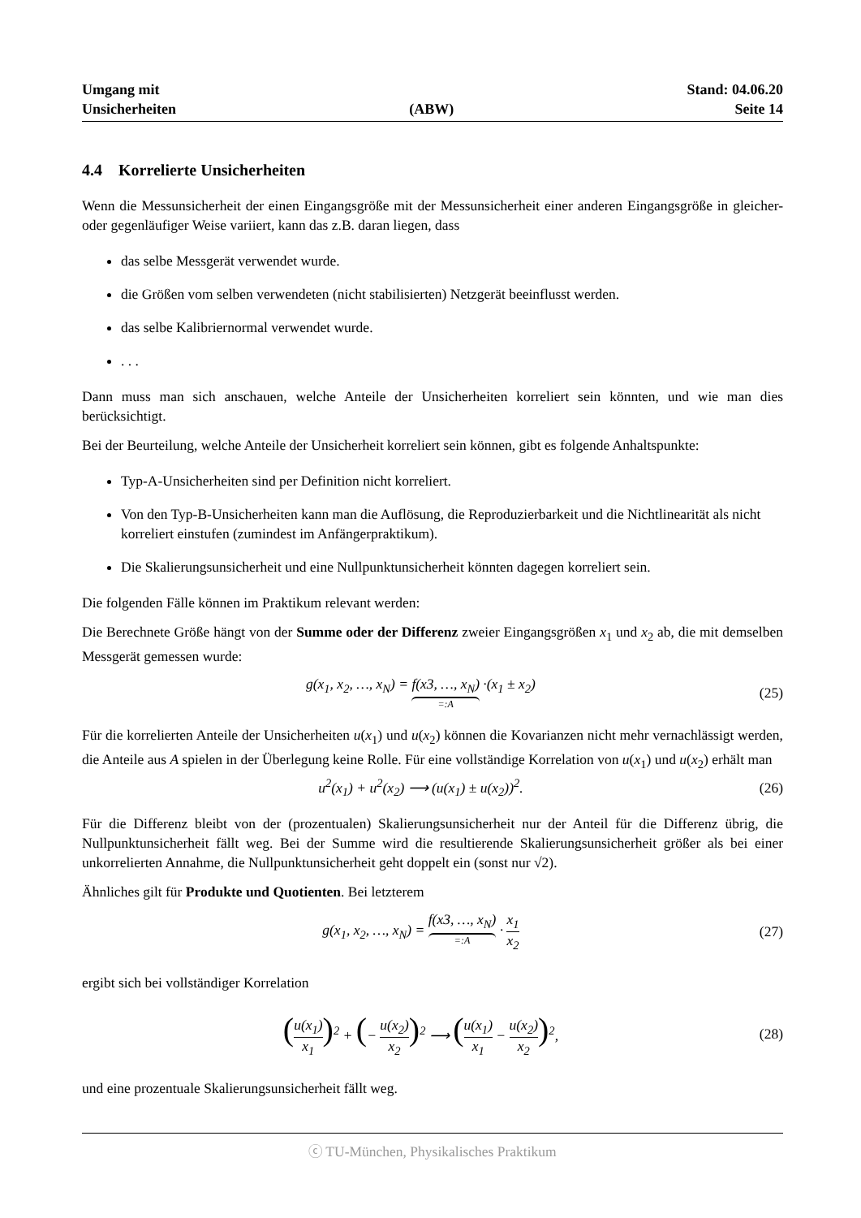Umgang mit
Unsicherheiten
(ABW)
Stand: 04.06.20
Seite 14
4.4 Korrelierte Unsicherheiten
Wenn die Messunsicherheit der einen Eingangsgröße mit der Messunsicherheit einer anderen Eingangsgröße in gleicher- oder gegenläufiger Weise variiert, kann das z.B. daran liegen, dass
das selbe Messgerät verwendet wurde.
die Größen vom selben verwendeten (nicht stabilisierten) Netzgerät beeinflusst werden.
das selbe Kalibriernormal verwendet wurde.
. . .
Dann muss man sich anschauen, welche Anteile der Unsicherheiten korreliert sein könnten, und wie man dies berücksichtigt.
Bei der Beurteilung, welche Anteile der Unsicherheit korreliert sein können, gibt es folgende Anhaltspunkte:
Typ-A-Unsicherheiten sind per Definition nicht korreliert.
Von den Typ-B-Unsicherheiten kann man die Auflösung, die Reproduzierbarkeit und die Nichtlinearität als nicht korreliert einstufen (zumindest im Anfängerpraktikum).
Die Skalierungsunsicherheit und eine Nullpunktunsicherheit könnten dagegen korreliert sein.
Die folgenden Fälle können im Praktikum relevant werden:
Die Berechnete Größe hängt von der Summe oder der Differenz zweier Eingangsgrößen x<sub>1</sub> und x<sub>2</sub> ab, die mit demselben Messgerät gemessen wurde:
g(x<sub>1</sub>, x<sub>2</sub>, …, x<sub>N</sub>) = f(x3, …, x<sub>N</sub>) =:A ·(x<sub>1</sub> ± x<sub>2</sub>)
(25)
Für die korrelierten Anteile der Unsicherheiten u(x<sub>1</sub>) und u(x<sub>2</sub>) können die Kovarianzen nicht mehr vernachlässigt werden, die Anteile aus A spielen in der Überlegung keine Rolle. Für eine vollständige Korrelation von u(x<sub>1</sub>) und u(x<sub>2</sub>) erhält man
u<sup>2</sup>(x<sub>1</sub>) + u<sup>2</sup>(x<sub>2</sub>) ⟶ (u(x<sub>1</sub>) ± u(x<sub>2</sub>))<sup>2</sup>.
(26)
Für die Differenz bleibt von der (prozentualen) Skalierungsunsicherheit nur der Anteil für die Differenz übrig, die Nullpunktunsicherheit fällt weg. Bei der Summe wird die resultierende Skalierungsunsicherheit größer als bei einer unkorrelierten Annahme, die Nullpunktunsicherheit geht doppelt ein (sonst nur √2).
Ähnliches gilt für Produkte und Quotienten. Bei letzterem
g(x<sub>1</sub>, x<sub>2</sub>, …, x<sub>N</sub>) = f(x3, …, x<sub>N</sub>) =:A · x<sub>1</sub> x<sub>2</sub>
(27)
ergibt sich bei vollständiger Korrelation
(u(x<sub>1</sub>) x<sub>1</sub>)<sup>2</sup> + (− u(x<sub>2</sub>) x<sub>2</sub>)<sup>2</sup> ⟶ (u(x<sub>1</sub>) x<sub>1</sub> − u(x<sub>2</sub>) x<sub>2</sub>)<sup>2</sup>,
(28)
und eine prozentuale Skalierungsunsicherheit fällt weg.
ⓒ TU-München, Physikalisches Praktikum